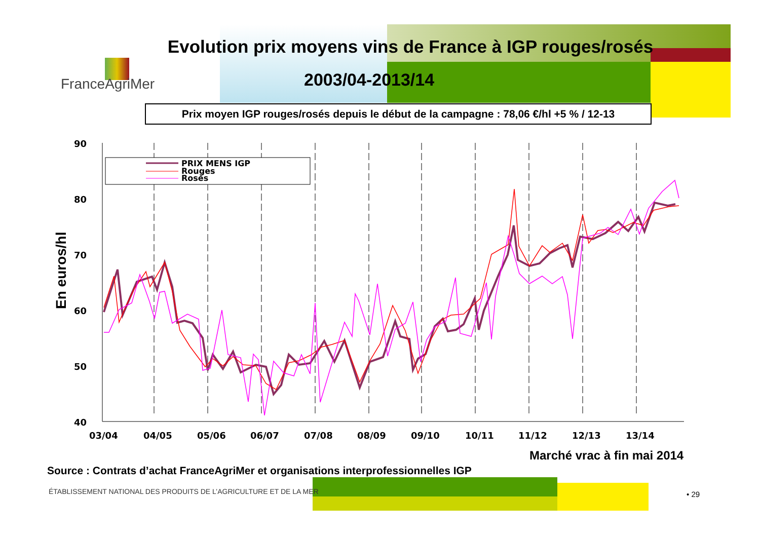FranceAgriMer
Evolution prix moyens vins de France à IGP rouges/rosés
2003/04-2013/14
Prix moyen IGP rouges/rosés depuis le début de la campagne : 78,06 €/hl +5 % / 12-13
En euros/hl
90
80
70
60
50
40
03/04
04/05
05/06
06/07
07/08
08/09
09/10
10/11
11/12
12/13
13/14
PRIX MENS IGP
Rouges
Rosés
Marché vrac à fin mai 2014
Source : Contrats d’achat FranceAgriMer et organisations interprofessionnelles IGP
ÉTABLISSEMENT NATIONAL DES PRODUITS DE L’AGRICULTURE ET DE LA MER
• 29